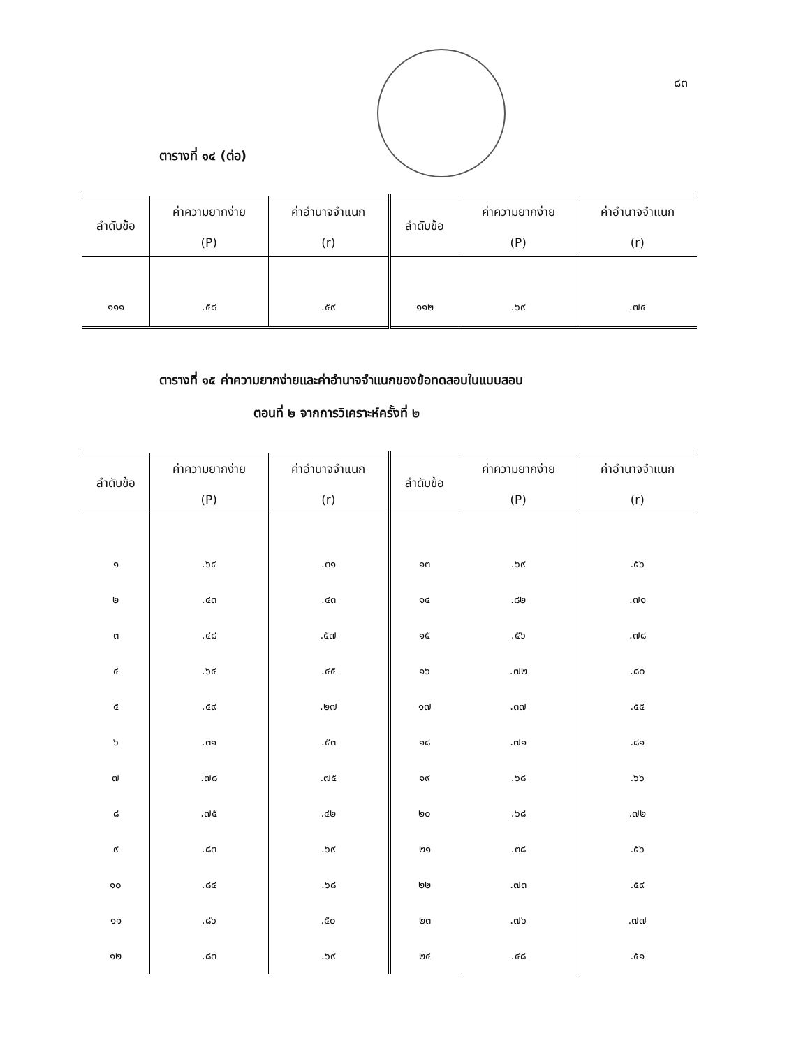๘๓
ตารางที่ ๑๔ (ต่อ)
| ลำดับข้อ | ค่าความยากง่าย (P) | ค่าอำนาจจำแนก (r) | ลำดับข้อ | ค่าความยากง่าย (P) | ค่าอำนาจจำแนก (r) |
| --- | --- | --- | --- | --- | --- |
| ๑๑๑ | .๕๘ | .๕๙ | ๑๑๒ | .๖๙ | .๗๔ |
ตารางที่ ๑๕ ค่าความยากง่ายและค่าอำนาจจำแนกของข้อทดสอบในแบบสอบ
ตอนที่ ๒ จากการวิเคราะห์ครั้งที่ ๒
| ลำดับข้อ | ค่าความยากง่าย (P) | ค่าอำนาจจำแนก (r) | ลำดับข้อ | ค่าความยากง่าย (P) | ค่าอำนาจจำแนก (r) |
| --- | --- | --- | --- | --- | --- |
| ๑ | .๖๔ | .๓๑ | ๑๓ | .๖๙ | .๕๖ |
| ๒ | .๔๓ | .๔๓ | ๑๔ | .๘๒ | .๗๑ |
| ๓ | .๔๘ | .๕๗ | ๑๕ | .๕๖ | .๗๘ |
| ๔ | .๖๔ | .๔๕ | ๑๖ | .๗๒ | .๘๐ |
| ๕ | .๕๙ | .๒๗ | ๑๗ | .๓๗ | .๕๕ |
| ๖ | .๓๑ | .๕๓ | ๑๘ | .๗๑ | .๘๑ |
| ๗ | .๗๘ | .๗๕ | ๑๙ | .๖๘ | .๖๖ |
| ๘ | .๗๕ | .๔๒ | ๒๐ | .๖๘ | .๗๒ |
| ๙ | .๘๓ | .๖๙ | ๒๑ | .๓๘ | .๕๖ |
| ๑๐ | .๘๔ | .๖๘ | ๒๒ | .๗๓ | .๕๙ |
| ๑๑ | .๘๖ | .๕๐ | ๒๓ | .๗๖ | .๗๗ |
| ๑๒ | .๘๓ | .๖๙ | ๒๔ | .๔๘ | .๕๑ |